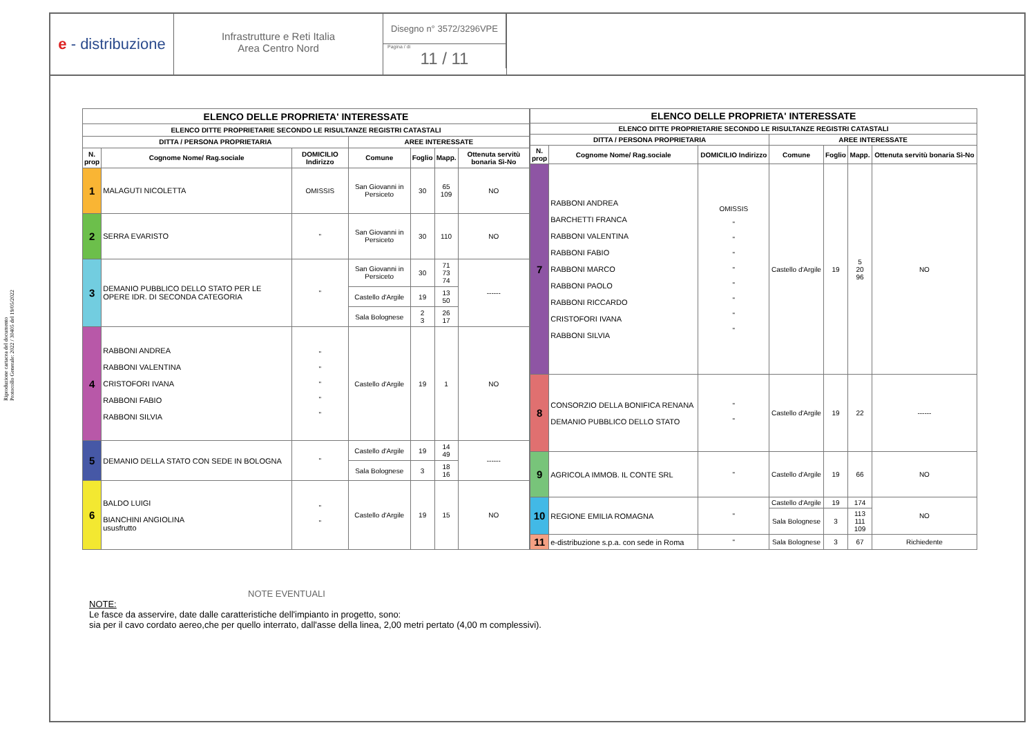Riproduzione cartacea del documento
Protocollo Generale: 2022 / 30405 del 19/05/2022
e - distribuzione
Infrastrutture e Reti Italia
Area Centro Nord
Disegno n° 3572/3296VPE
Pagina / di
11 / 11
| ELENCO DELLE PROPRIETA' INTERESSATE | | | | | | |
| --- | --- | --- | --- | --- | --- | --- |
| ELENCO DITTE PROPRIETARIE SECONDO LE RISULTANZE REGISTRI CATASTALI | | | | | | |
| DITTA / PERSONA PROPRIETARIA | | | AREE INTERESSATE | | | |
| N. prop | Cognome Nome/ Rag.sociale | DOMICILIO Indirizzo | Comune | Foglio | Mapp. | Ottenuta servitù bonaria Sì-No |
| 1 | MALAGUTI NICOLETTA | OMISSIS | San Giovanni in Persiceto | 30 | 65 109 | NO |
| 2 | SERRA EVARISTO | " | San Giovanni in Persiceto | 30 | 110 | NO |
| 3 | DEMANIO PUBBLICO DELLO STATO PER LE OPERE IDR. DI SECONDA CATEGORIA | " | San Giovanni in Persiceto | 30 | 71 73 74 | ------ |
| | | | Castello d'Argile | 19 | 13 50 | |
| | | | Sala Bolognese | 2 3 | 26 17 | |
| 4 | RABBONI ANDREA RABBONI VALENTINA CRISTOFORI IVANA RABBONI FABIO RABBONI SILVIA | " " " " " | Castello d'Argile | 19 | 1 | NO |
| 5 | DEMANIO DELLA STATO CON SEDE IN BOLOGNA | " | Castello d'Argile | 19 | 14 49 | ------ |
| | | | Sala Bolognese | 3 | 18 16 | |
| 6 | BALDO LUIGI BIANCHINI ANGIOLINA ususfrutto | " " | Castello d'Argile | 19 | 15 | NO |
| ELENCO DELLE PROPRIETA' INTERESSATE | | | | | | |
| --- | --- | --- | --- | --- | --- | --- |
| ELENCO DITTE PROPRIETARIE SECONDO LE RISULTANZE REGISTRI CATASTALI | | | | | | |
| DITTA / PERSONA PROPRIETARIA | | | AREE INTERESSATE | | | |
| N. prop | Cognome Nome/ Rag.sociale | DOMICILIO Indirizzo | Comune | Foglio | Mapp. | Ottenuta servitù bonaria Sì-No |
| 7 | RABBONI ANDREA BARCHETTI FRANCA RABBONI VALENTINA RABBONI FABIO RABBONI MARCO RABBONI PAOLO RABBONI RICCARDO CRISTOFORI IVANA RABBONI SILVIA | OMISSIS " " " " " " " " | Castello d'Argile | 19 | 5 20 96 | NO |
| 8 | CONSORZIO DELLA BONIFICA RENANA DEMANIO PUBBLICO DELLO STATO | " " | Castello d'Argile | 19 | 22 | ------ |
| 9 | AGRICOLA IMMOB. IL CONTE SRL | " | Castello d'Argile | 19 | 66 | NO |
| 10 | REGIONE EMILIA ROMAGNA | " | Castello d'Argile | 19 | 174 | NO |
| | | | Sala Bolognese | 3 | 113 111 109 | |
| 11 | e-distribuzione s.p.a. con sede in Roma | " | Sala Bolognese | 3 | 67 | Richiedente |
NOTE EVENTUALI
NOTE:
Le fasce da asservire, date dalle caratteristiche dell'impianto in progetto, sono:
sia per il cavo cordato aereo,che per quello interrato, dall'asse della linea, 2,00 metri pertato (4,00 m complessivi).